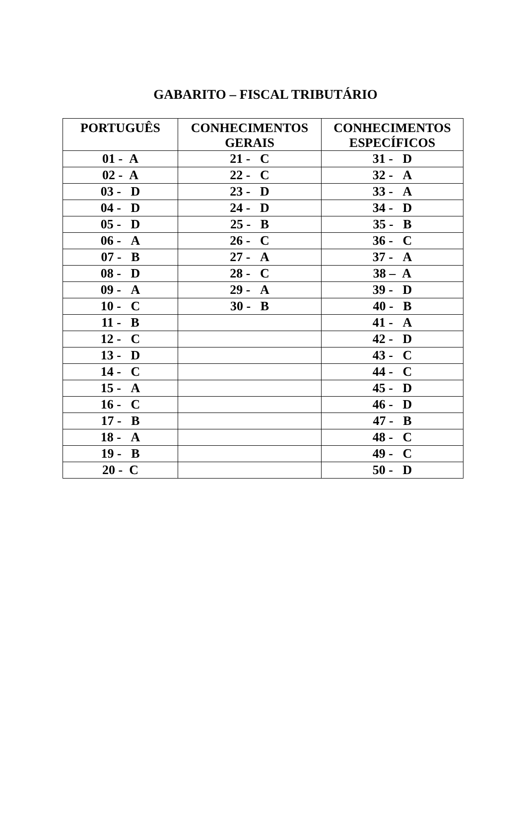GABARITO – FISCAL TRIBUTÁRIO
| PORTUGUÊS | CONHECIMENTOS GERAIS | CONHECIMENTOS ESPECÍFICOS |
| --- | --- | --- |
| 01 - A | 21 - C | 31 - D |
| 02 - A | 22 - C | 32 - A |
| 03 - D | 23 - D | 33 - A |
| 04 - D | 24 - D | 34 - D |
| 05 - D | 25 - B | 35 - B |
| 06 - A | 26 - C | 36 - C |
| 07 - B | 27 - A | 37 - A |
| 08 - D | 28 - C | 38 – A |
| 09 - A | 29 - A | 39 - D |
| 10 - C | 30 - B | 40 - B |
| 11 - B | | 41 - A |
| 12 - C | | 42 - D |
| 13 - D | | 43 - C |
| 14 - C | | 44 - C |
| 15 - A | | 45 - D |
| 16 - C | | 46 - D |
| 17 - B | | 47 - B |
| 18 - A | | 48 - C |
| 19 - B | | 49 - C |
| 20 - C | | 50 - D |